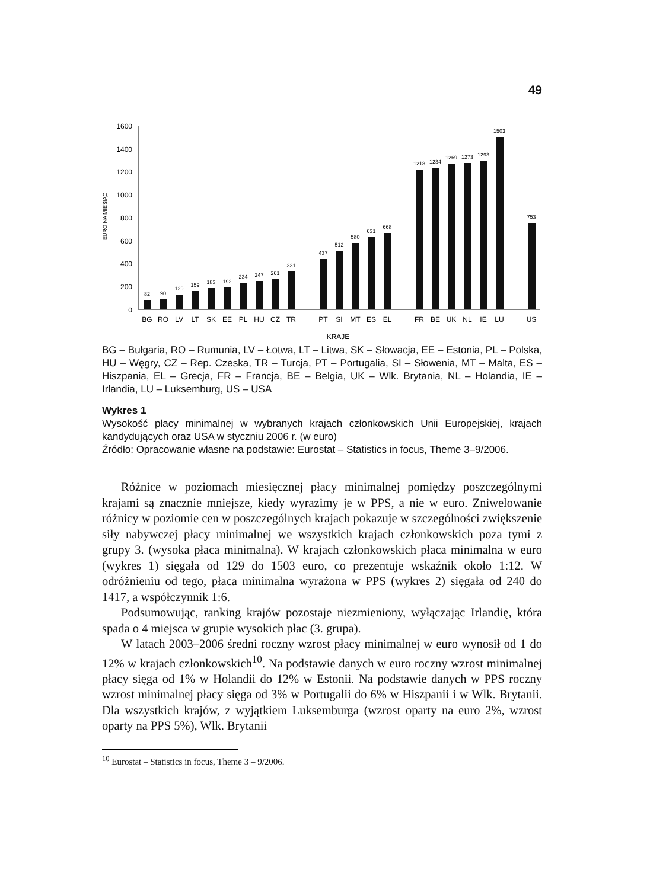49
1600
1400
1200
1000
800
600
400
200
0
EURO NA MIESIĄC
82
90
129
159
183
192
234
247
261
331
437
512
580
631
668
1218
1234
1269
1273
1293
1503
753
BG
RO
LV
LT
SK
EE
PL
HU
CZ
TR
PT
SI
MT
ES
EL
FR
BE
UK
NL
IE
LU
US
KRAJE
BG – Bułgaria, RO – Rumunia, LV – Łotwa, LT – Litwa, SK – Słowacja, EE – Estonia, PL – Polska, HU – Węgry, CZ – Rep. Czeska, TR – Turcja, PT – Portugalia, SI – Słowenia, MT – Malta, ES – Hiszpania, EL – Grecja, FR – Francja, BE – Belgia, UK – Wlk. Brytania, NL – Holandia, IE – Irlandia, LU – Luksemburg, US – USA
Wykres 1
Wysokość płacy minimalnej w wybranych krajach członkowskich Unii Europejskiej, krajach kandydujących oraz USA w styczniu 2006 r. (w euro)
Źródło: Opracowanie własne na podstawie: Eurostat – Statistics in focus, Theme 3–9/2006.
Różnice w poziomach miesięcznej płacy minimalnej pomiędzy poszczególnymi krajami są znacznie mniejsze, kiedy wyrazimy je w PPS, a nie w euro. Zniwelowanie różnicy w poziomie cen w poszczególnych krajach pokazuje w szczególności zwiększenie siły nabywczej płacy minimalnej we wszystkich krajach członkowskich poza tymi z grupy 3. (wysoka płaca minimalna). W krajach członkowskich płaca minimalna w euro (wykres 1) sięgała od 129 do 1503 euro, co prezentuje wskaźnik około 1:12. W odróżnieniu od tego, płaca minimalna wyrażona w PPS (wykres 2) sięgała od 240 do 1417, a współczynnik 1:6.
Podsumowując, ranking krajów pozostaje niezmieniony, wyłączając Irlandię, która spada o 4 miejsca w grupie wysokich płac (3. grupa).
W latach 2003–2006 średni roczny wzrost płacy minimalnej w euro wynosił od 1 do 12% w krajach członkowskich<sup>10</sup>. Na podstawie danych w euro roczny wzrost minimalnej płacy sięga od 1% w Holandii do 12% w Estonii. Na podstawie danych w PPS roczny wzrost minimalnej płacy sięga od 3% w Portugalii do 6% w Hiszpanii i w Wlk. Brytanii. Dla wszystkich krajów, z wyjątkiem Luksemburga (wzrost oparty na euro 2%, wzrost oparty na PPS 5%), Wlk. Brytanii
<sup>10</sup> Eurostat – Statistics in focus, Theme 3 – 9/2006.